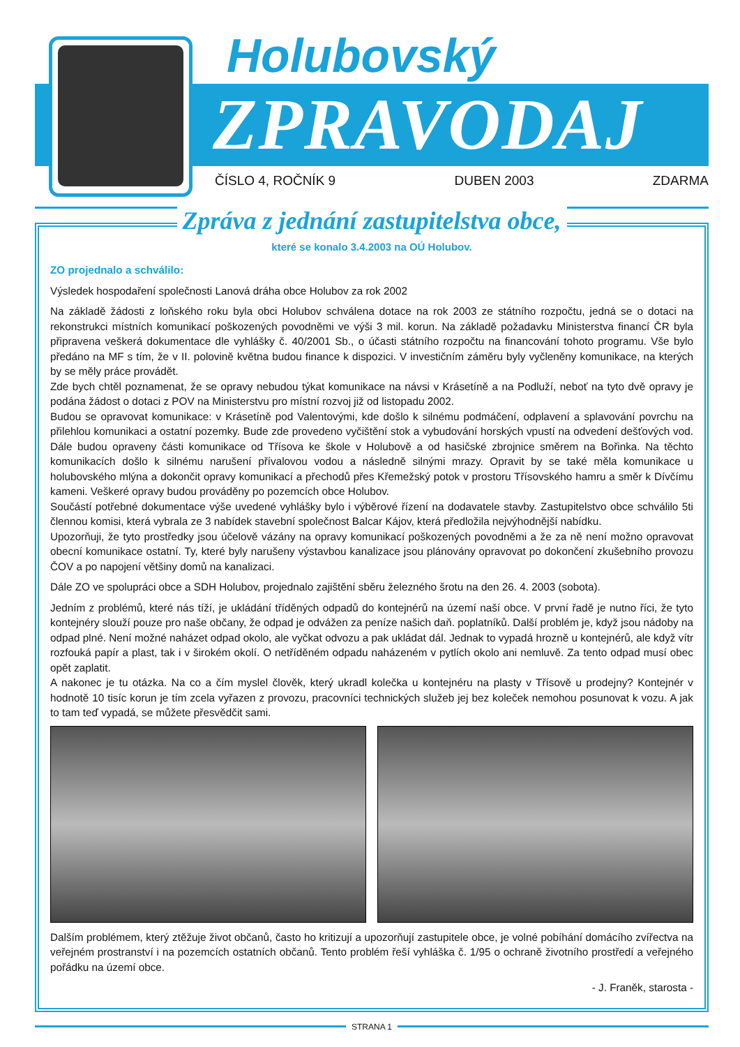Holubovský
ZPRAVODAJ
ČÍSLO 4, ROČNÍK 9 DUBEN 2003 ZDARMA
Zpráva z jednání zastupitelstva obce,
které se konalo 3.4.2003 na OÚ Holubov.
ZO projednalo a schválilo:
Výsledek hospodaření společnosti Lanová dráha obce Holubov za rok 2002
Na základě žádosti z loňského roku byla obci Holubov schválena dotace na rok 2003 ze státního rozpočtu, jedná se o dotaci na rekonstrukci místních komunikací poškozených povodněmi ve výši 3 mil. korun. Na základě požadavku Ministerstva financí ČR byla připravena veškerá dokumentace dle vyhlášky č. 40/2001 Sb., o účasti státního rozpočtu na financování tohoto programu. Vše bylo předáno na MF s tím, že v II. polovině května budou finance k dispozici. V investičním záměru byly vyčleněny komunikace, na kterých by se měly práce provádět.
Zde bych chtěl poznamenat, že se opravy nebudou týkat komunikace na návsi v Krásetíně a na Podluží, neboť na tyto dvě opravy je podána žádost o dotaci z POV na Ministerstvu pro místní rozvoj již od listopadu 2002.
Budou se opravovat komunikace: v Krásetíně pod Valentovými, kde došlo k silnému podmáčení, odplavení a splavování povrchu na přilehlou komunikaci a ostatní pozemky. Bude zde provedeno vyčištění stok a vybudování horských vpustí na odvedení dešťových vod. Dále budou opraveny části komunikace od Třísova ke škole v Holubově a od hasičské zbrojnice směrem na Bořinka. Na těchto komunikacích došlo k silnému narušení přívalovou vodou a následně silnými mrazy. Opravit by se také měla komunikace u holubovského mlýna a dokončit opravy komunikací a přechodů přes Křemežský potok v prostoru Třísovského hamru a směr k Dívčímu kameni. Veškeré opravy budou prováděny po pozemcích obce Holubov.
Součástí potřebné dokumentace výše uvedené vyhlášky bylo i výběrové řízení na dodavatele stavby. Zastupitelstvo obce schválilo 5ti člennou komisi, která vybrala ze 3 nabídek stavební společnost Balcar Kájov, která předložila nejvýhodnější nabídku.
Upozorňuji, že tyto prostředky jsou účelově vázány na opravy komunikací poškozených povodněmi a že za ně není možno opravovat obecní komunikace ostatní. Ty, které byly narušeny výstavbou kanalizace jsou plánovány opravovat po dokončení zkušebního provozu ČOV a po napojení většiny domů na kanalizaci.
Dále ZO ve spolupráci obce a SDH Holubov, projednalo zajištění sběru železného šrotu na den 26. 4. 2003 (sobota).
Jedním z problémů, které nás tíží, je ukládání tříděných odpadů do kontejnérů na území naší obce. V první řadě je nutno říci, že tyto kontejnéry slouží pouze pro naše občany, že odpad je odvážen za peníze našich daň. poplatníků. Další problém je, když jsou nádoby na odpad plné. Není možné naházet odpad okolo, ale vyčkat odvozu a pak ukládat dál. Jednak to vypadá hrozně u kontejnérů, ale když vítr rozfouká papír a plast, tak i v širokém okolí. O netříděném odpadu naházeném v pytlích okolo ani nemluvě. Za tento odpad musí obec opět zaplatit.
A nakonec je tu otázka. Na co a čím myslel člověk, který ukradl kolečka u kontejnéru na plasty v Třísově u prodejny? Kontejnér v hodnotě 10 tisíc korun je tím zcela vyřazen z provozu, pracovníci technických služeb jej bez koleček nemohou posunovat k vozu. A jak to tam teď vypadá, se můžete přesvědčit sami.
Dalším problémem, který ztěžuje život občanů, často ho kritizují a upozorňují zastupitele obce, je volné pobíhání domácího zvířectva na veřejném prostranství i na pozemcích ostatních občanů. Tento problém řeší vyhláška č. 1/95 o ochraně životního prostředí a veřejného pořádku na území obce.
- J. Franěk, starosta -
STRANA 1